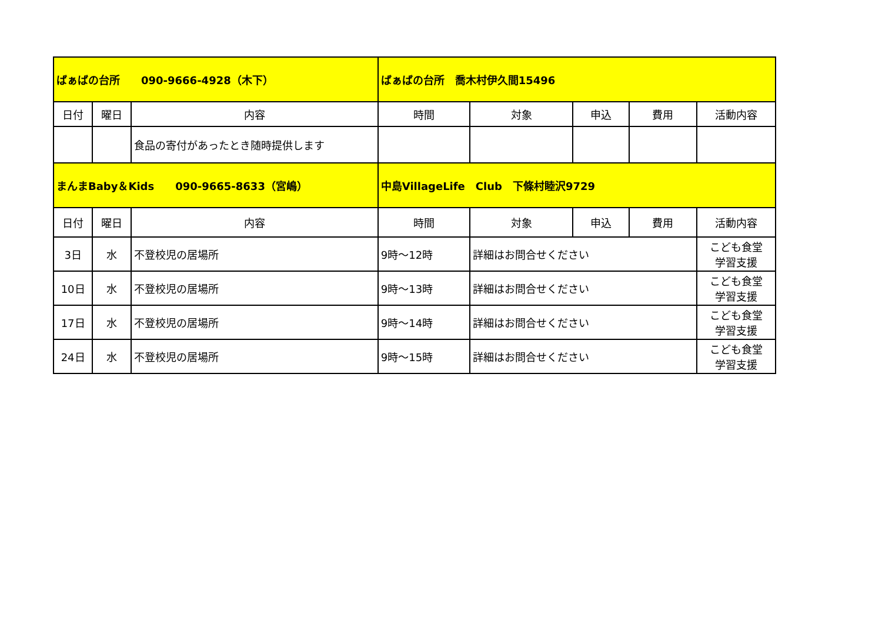| ばぁばの台所 090-9666-4928（木下） | | | ばぁばの台所 喬木村伊久間15496 | | | | |
| 日付 | 曜日 | 内容 | 時間 | 対象 | 申込 | 費用 | 活動内容 |
| | | 食品の寄付があったとき随時提供します | | | | | |
| まんまBaby＆Kids 090-9665-8633（宮嶋） | | | 中島VillageLife Club 下條村睦沢9729 | | | | |
| 日付 | 曜日 | 内容 | 時間 | 対象 | 申込 | 費用 | 活動内容 |
| 3日 | 水 | 不登校児の居場所 | 9時～12時 | 詳細はお問合せください | | | こども食堂 学習支援 |
| 10日 | 水 | 不登校児の居場所 | 9時～13時 | 詳細はお問合せください | | | こども食堂 学習支援 |
| 17日 | 水 | 不登校児の居場所 | 9時～14時 | 詳細はお問合せください | | | こども食堂 学習支援 |
| 24日 | 水 | 不登校児の居場所 | 9時～15時 | 詳細はお問合せください | | | こども食堂 学習支援 |